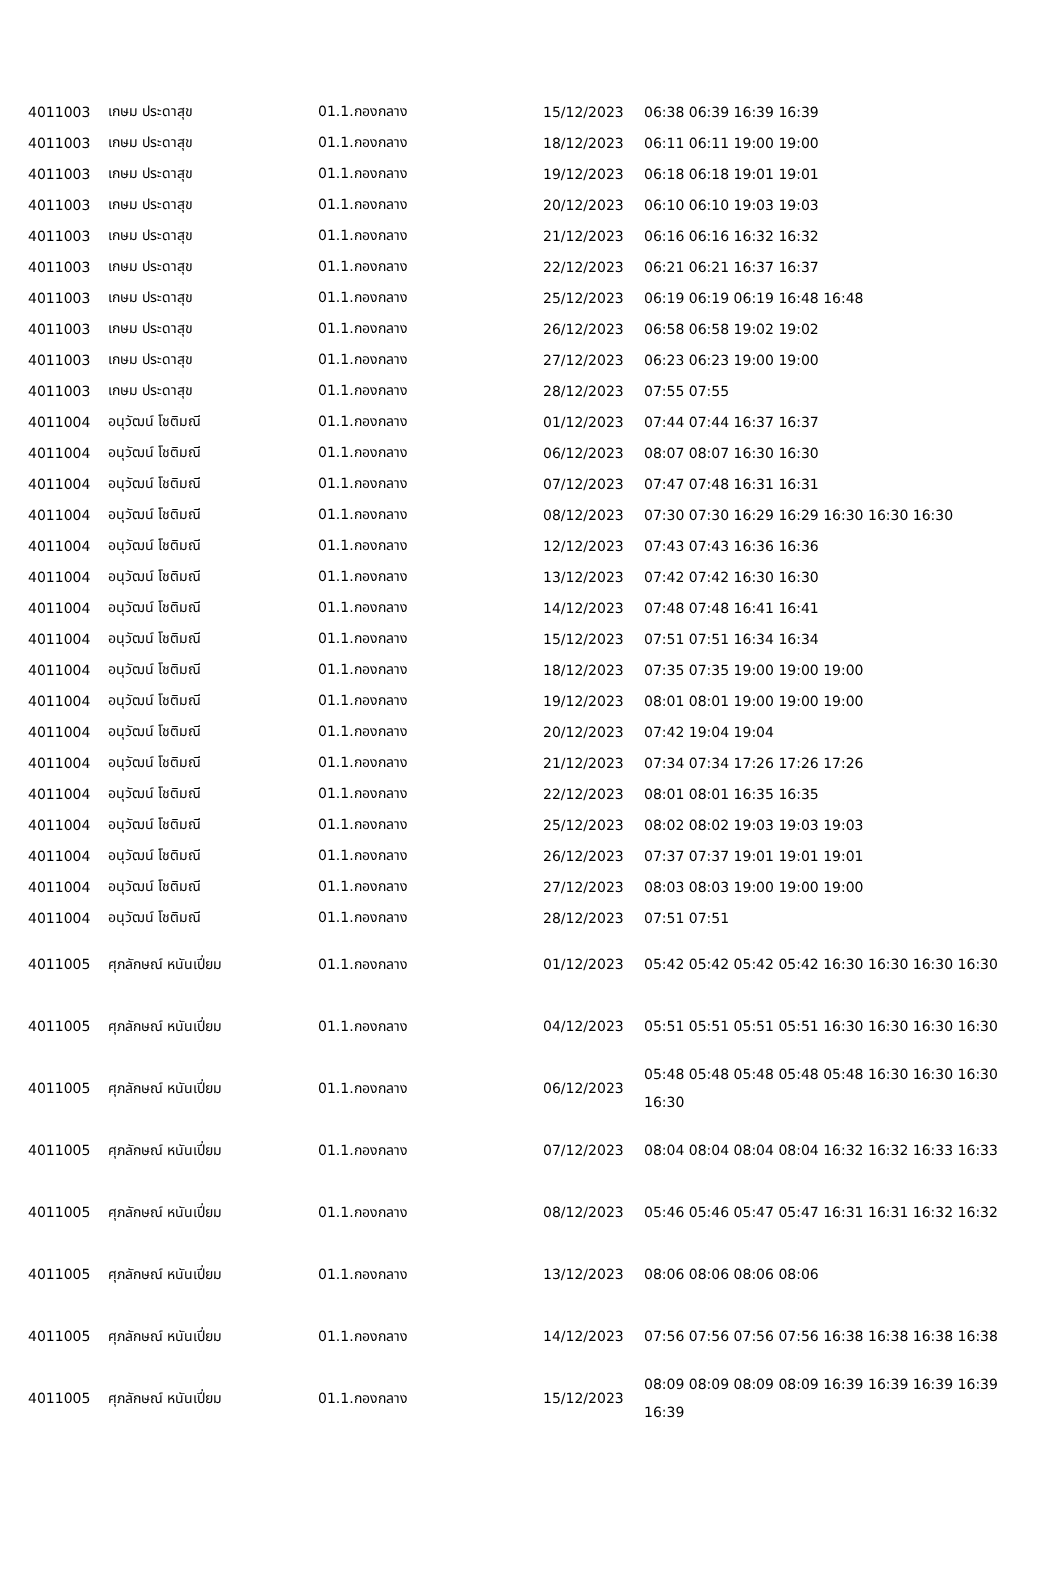| 4011003 | เกษม ประดาสุข | 01.1.กองกลาง | 15/12/2023 | 06:38 06:39 16:39 16:39 |
| 4011003 | เกษม ประดาสุข | 01.1.กองกลาง | 18/12/2023 | 06:11 06:11 19:00 19:00 |
| 4011003 | เกษม ประดาสุข | 01.1.กองกลาง | 19/12/2023 | 06:18 06:18 19:01 19:01 |
| 4011003 | เกษม ประดาสุข | 01.1.กองกลาง | 20/12/2023 | 06:10 06:10 19:03 19:03 |
| 4011003 | เกษม ประดาสุข | 01.1.กองกลาง | 21/12/2023 | 06:16 06:16 16:32 16:32 |
| 4011003 | เกษม ประดาสุข | 01.1.กองกลาง | 22/12/2023 | 06:21 06:21 16:37 16:37 |
| 4011003 | เกษม ประดาสุข | 01.1.กองกลาง | 25/12/2023 | 06:19 06:19 06:19 16:48 16:48 |
| 4011003 | เกษม ประดาสุข | 01.1.กองกลาง | 26/12/2023 | 06:58 06:58 19:02 19:02 |
| 4011003 | เกษม ประดาสุข | 01.1.กองกลาง | 27/12/2023 | 06:23 06:23 19:00 19:00 |
| 4011003 | เกษม ประดาสุข | 01.1.กองกลาง | 28/12/2023 | 07:55 07:55 |
| 4011004 | อนุวัฒน์ โชติมณี | 01.1.กองกลาง | 01/12/2023 | 07:44 07:44 16:37 16:37 |
| 4011004 | อนุวัฒน์ โชติมณี | 01.1.กองกลาง | 06/12/2023 | 08:07 08:07 16:30 16:30 |
| 4011004 | อนุวัฒน์ โชติมณี | 01.1.กองกลาง | 07/12/2023 | 07:47 07:48 16:31 16:31 |
| 4011004 | อนุวัฒน์ โชติมณี | 01.1.กองกลาง | 08/12/2023 | 07:30 07:30 16:29 16:29 16:30 16:30 16:30 |
| 4011004 | อนุวัฒน์ โชติมณี | 01.1.กองกลาง | 12/12/2023 | 07:43 07:43 16:36 16:36 |
| 4011004 | อนุวัฒน์ โชติมณี | 01.1.กองกลาง | 13/12/2023 | 07:42 07:42 16:30 16:30 |
| 4011004 | อนุวัฒน์ โชติมณี | 01.1.กองกลาง | 14/12/2023 | 07:48 07:48 16:41 16:41 |
| 4011004 | อนุวัฒน์ โชติมณี | 01.1.กองกลาง | 15/12/2023 | 07:51 07:51 16:34 16:34 |
| 4011004 | อนุวัฒน์ โชติมณี | 01.1.กองกลาง | 18/12/2023 | 07:35 07:35 19:00 19:00 19:00 |
| 4011004 | อนุวัฒน์ โชติมณี | 01.1.กองกลาง | 19/12/2023 | 08:01 08:01 19:00 19:00 19:00 |
| 4011004 | อนุวัฒน์ โชติมณี | 01.1.กองกลาง | 20/12/2023 | 07:42 19:04 19:04 |
| 4011004 | อนุวัฒน์ โชติมณี | 01.1.กองกลาง | 21/12/2023 | 07:34 07:34 17:26 17:26 17:26 |
| 4011004 | อนุวัฒน์ โชติมณี | 01.1.กองกลาง | 22/12/2023 | 08:01 08:01 16:35 16:35 |
| 4011004 | อนุวัฒน์ โชติมณี | 01.1.กองกลาง | 25/12/2023 | 08:02 08:02 19:03 19:03 19:03 |
| 4011004 | อนุวัฒน์ โชติมณี | 01.1.กองกลาง | 26/12/2023 | 07:37 07:37 19:01 19:01 19:01 |
| 4011004 | อนุวัฒน์ โชติมณี | 01.1.กองกลาง | 27/12/2023 | 08:03 08:03 19:00 19:00 19:00 |
| 4011004 | อนุวัฒน์ โชติมณี | 01.1.กองกลาง | 28/12/2023 | 07:51 07:51 |
| 4011005 | ศุภลักษณ์ หนันเปี่ยม | 01.1.กองกลาง | 01/12/2023 | 05:42 05:42 05:42 05:42 16:30 16:30 16:30 16:30 |
| 4011005 | ศุภลักษณ์ หนันเปี่ยม | 01.1.กองกลาง | 04/12/2023 | 05:51 05:51 05:51 05:51 16:30 16:30 16:30 16:30 |
| 4011005 | ศุภลักษณ์ หนันเปี่ยม | 01.1.กองกลาง | 06/12/2023 | 05:48 05:48 05:48 05:48 05:48 16:30 16:30 16:30 16:30 |
| 4011005 | ศุภลักษณ์ หนันเปี่ยม | 01.1.กองกลาง | 07/12/2023 | 08:04 08:04 08:04 08:04 16:32 16:32 16:33 16:33 |
| 4011005 | ศุภลักษณ์ หนันเปี่ยม | 01.1.กองกลาง | 08/12/2023 | 05:46 05:46 05:47 05:47 16:31 16:31 16:32 16:32 |
| 4011005 | ศุภลักษณ์ หนันเปี่ยม | 01.1.กองกลาง | 13/12/2023 | 08:06 08:06 08:06 08:06 |
| 4011005 | ศุภลักษณ์ หนันเปี่ยม | 01.1.กองกลาง | 14/12/2023 | 07:56 07:56 07:56 07:56 16:38 16:38 16:38 16:38 |
| 4011005 | ศุภลักษณ์ หนันเปี่ยม | 01.1.กองกลาง | 15/12/2023 | 08:09 08:09 08:09 08:09 16:39 16:39 16:39 16:39 16:39 |